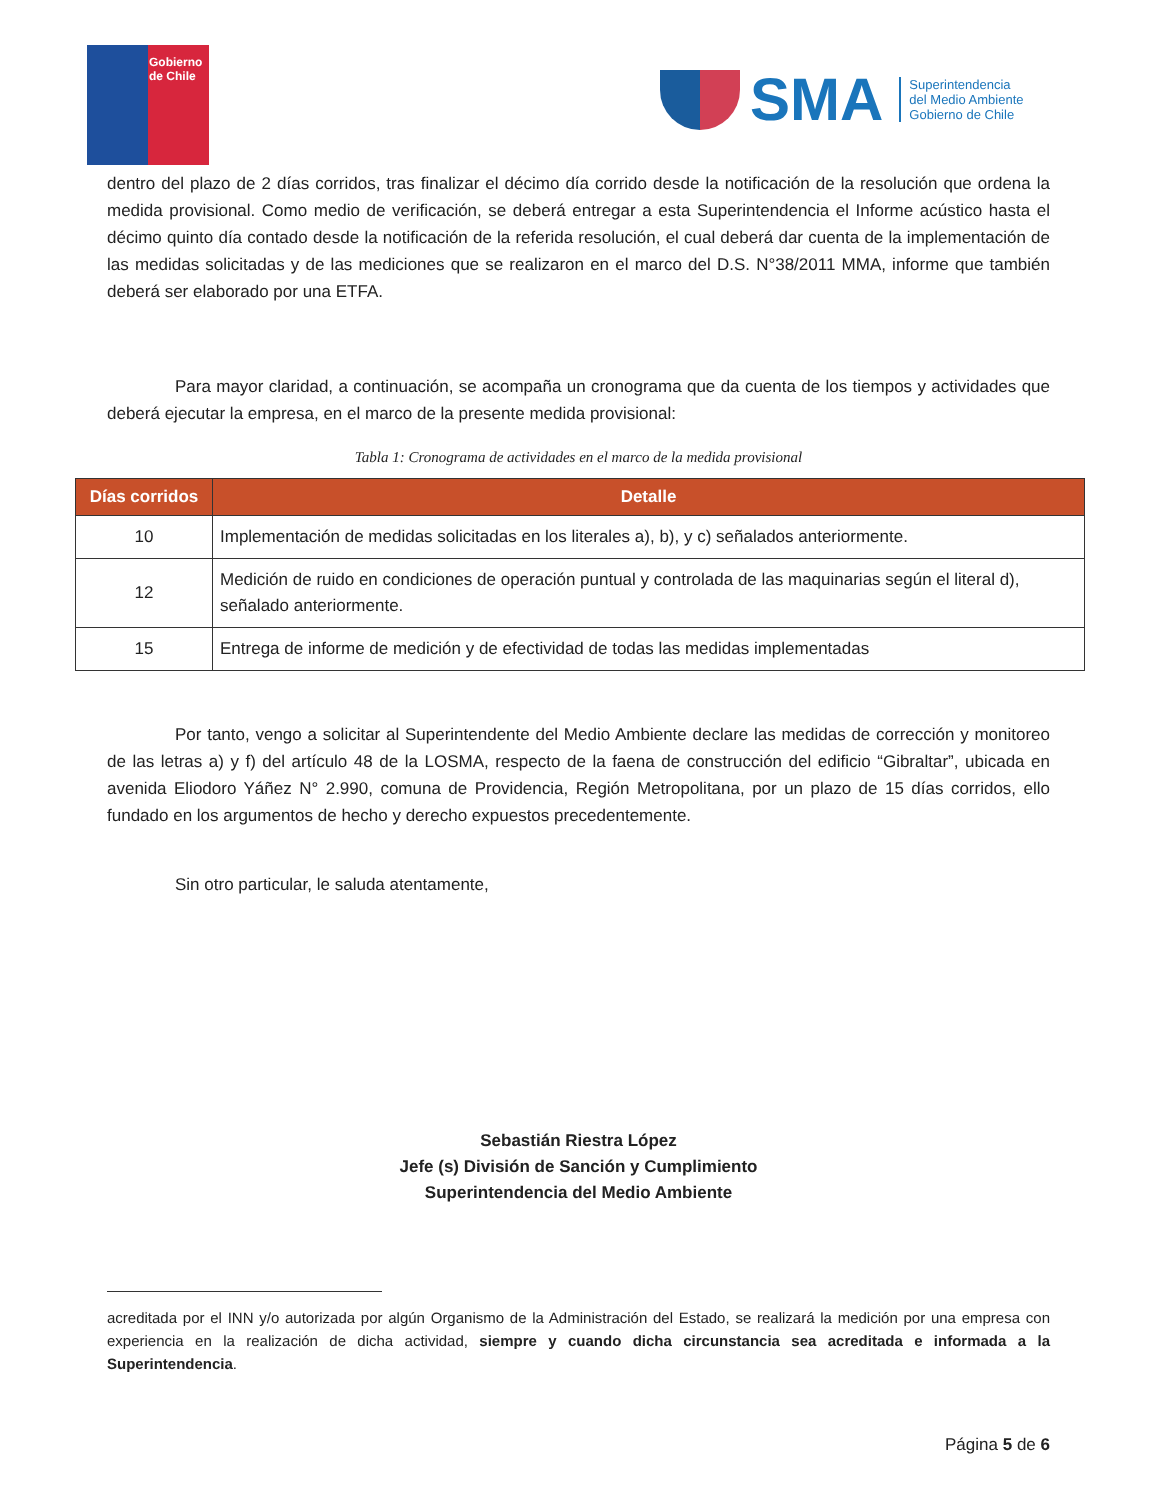Gobierno
de Chile
SMA
Superintendencia
del Medio Ambiente
Gobierno de Chile
dentro del plazo de 2 días corridos, tras finalizar el décimo día corrido desde la notificación de la resolución que ordena la medida provisional. Como medio de verificación, se deberá entregar a esta Superintendencia el Informe acústico hasta el décimo quinto día contado desde la notificación de la referida resolución, el cual deberá dar cuenta de la implementación de las medidas solicitadas y de las mediciones que se realizaron en el marco del D.S. N°38/2011 MMA, informe que también deberá ser elaborado por una ETFA.
Para mayor claridad, a continuación, se acompaña un cronograma que da cuenta de los tiempos y actividades que deberá ejecutar la empresa, en el marco de la presente medida provisional:
Tabla 1: Cronograma de actividades en el marco de la medida provisional
| Días corridos | Detalle |
| --- | --- |
| 10 | Implementación de medidas solicitadas en los literales a), b), y c) señalados anteriormente. |
| 12 | Medición de ruido en condiciones de operación puntual y controlada de las maquinarias según el literal d), señalado anteriormente. |
| 15 | Entrega de informe de medición y de efectividad de todas las medidas implementadas |
Por tanto, vengo a solicitar al Superintendente del Medio Ambiente declare las medidas de corrección y monitoreo de las letras a) y f) del artículo 48 de la LOSMA, respecto de la faena de construcción del edificio “Gibraltar”, ubicada en avenida Eliodoro Yáñez N° 2.990, comuna de Providencia, Región Metropolitana, por un plazo de 15 días corridos, ello fundado en los argumentos de hecho y derecho expuestos precedentemente.
Sin otro particular, le saluda atentamente,
Sebastián Riestra López
Jefe (s) División de Sanción y Cumplimiento
Superintendencia del Medio Ambiente
acreditada por el INN y/o autorizada por algún Organismo de la Administración del Estado, se realizará la medición por una empresa con experiencia en la realización de dicha actividad, siempre y cuando dicha circunstancia sea acreditada e informada a la Superintendencia.
Página 5 de 6